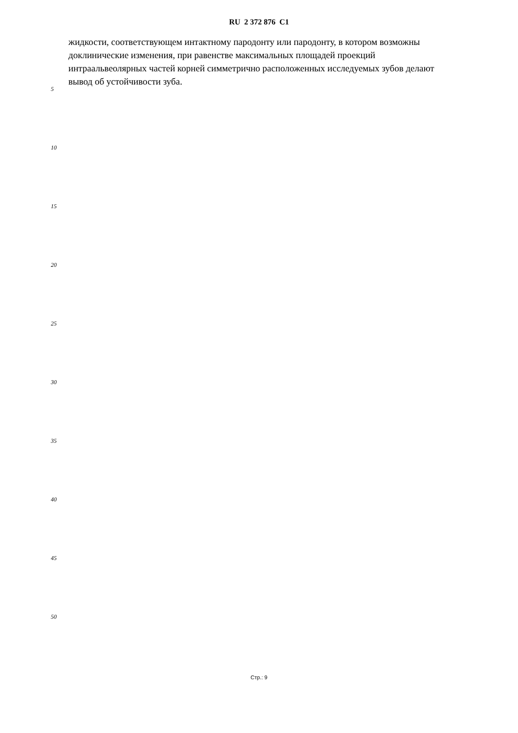RU 2 372 876 C1
жидкости, соответствующем интактному пародонту или пародонту, в котором возможны доклинические изменения, при равенстве максимальных площадей проекций интраальвеолярных частей корней симметрично расположенных исследуемых зубов делают вывод об устойчивости зуба.
5
10
15
20
25
30
35
40
45
50
Стр.: 9